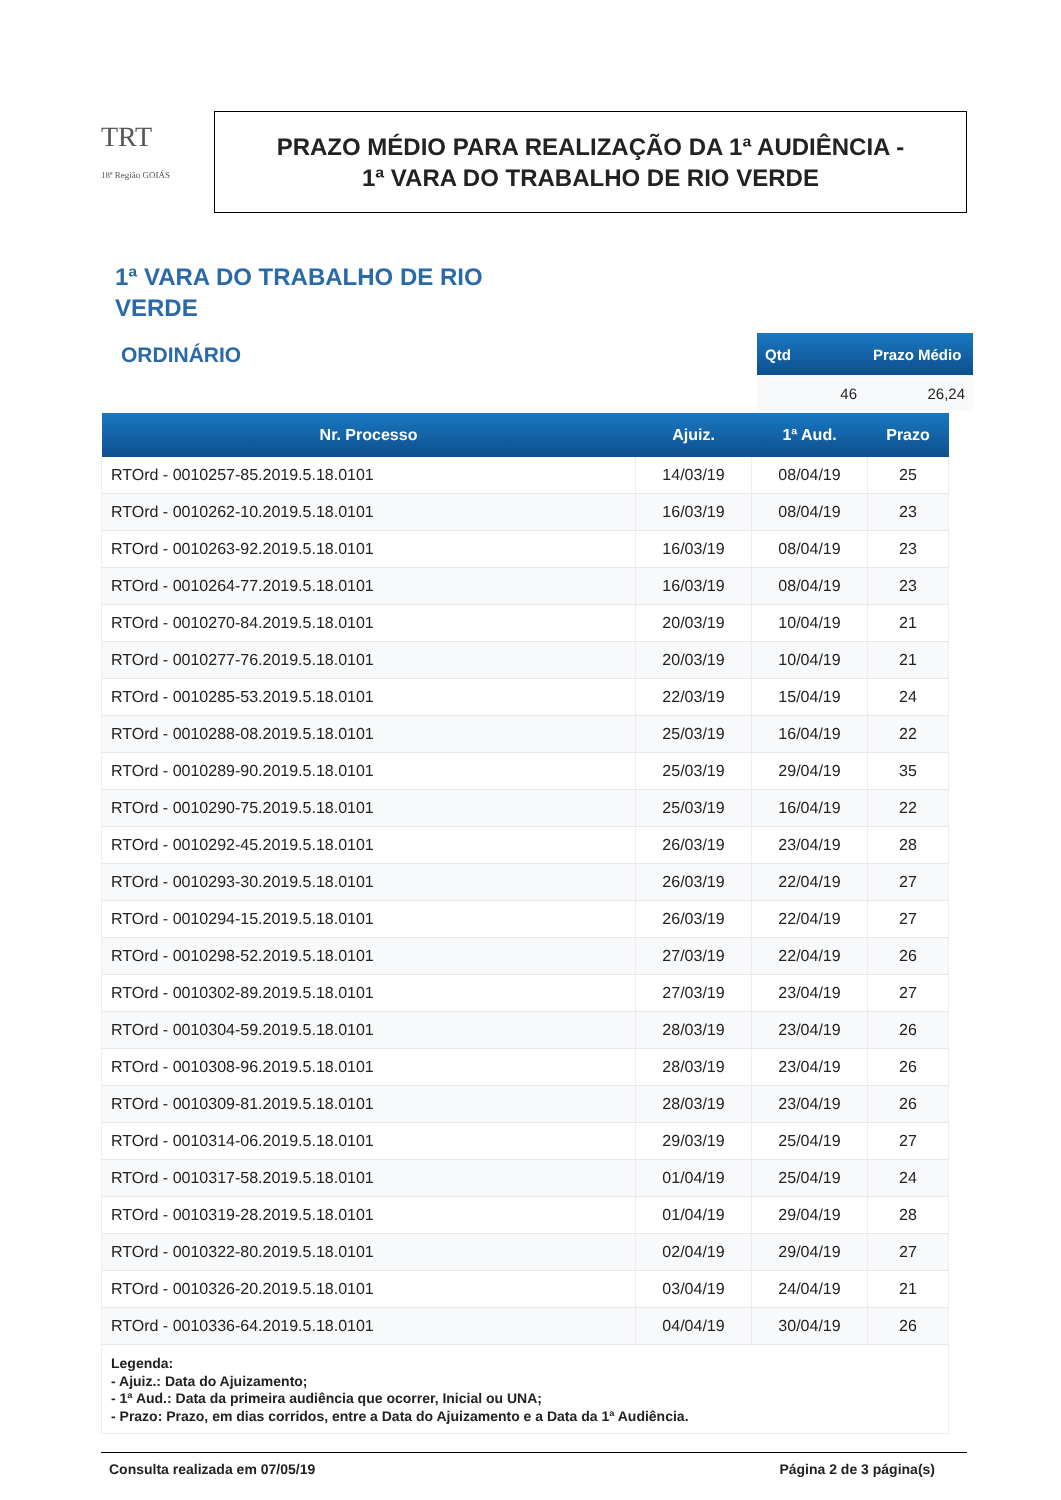TRT
18ª Região GOIÁS
PRAZO MÉDIO PARA REALIZAÇÃO DA 1ª AUDIÊNCIA -
1ª VARA DO TRABALHO DE RIO VERDE
1ª VARA DO TRABALHO DE RIO VERDE
ORDINÁRIO
| Qtd | Prazo Médio |
| --- | --- |
| 46 | 26,24 |
| Nr. Processo | Ajuiz. | 1ª Aud. | Prazo |
| --- | --- | --- | --- |
| RTOrd - 0010257-85.2019.5.18.0101 | 14/03/19 | 08/04/19 | 25 |
| RTOrd - 0010262-10.2019.5.18.0101 | 16/03/19 | 08/04/19 | 23 |
| RTOrd - 0010263-92.2019.5.18.0101 | 16/03/19 | 08/04/19 | 23 |
| RTOrd - 0010264-77.2019.5.18.0101 | 16/03/19 | 08/04/19 | 23 |
| RTOrd - 0010270-84.2019.5.18.0101 | 20/03/19 | 10/04/19 | 21 |
| RTOrd - 0010277-76.2019.5.18.0101 | 20/03/19 | 10/04/19 | 21 |
| RTOrd - 0010285-53.2019.5.18.0101 | 22/03/19 | 15/04/19 | 24 |
| RTOrd - 0010288-08.2019.5.18.0101 | 25/03/19 | 16/04/19 | 22 |
| RTOrd - 0010289-90.2019.5.18.0101 | 25/03/19 | 29/04/19 | 35 |
| RTOrd - 0010290-75.2019.5.18.0101 | 25/03/19 | 16/04/19 | 22 |
| RTOrd - 0010292-45.2019.5.18.0101 | 26/03/19 | 23/04/19 | 28 |
| RTOrd - 0010293-30.2019.5.18.0101 | 26/03/19 | 22/04/19 | 27 |
| RTOrd - 0010294-15.2019.5.18.0101 | 26/03/19 | 22/04/19 | 27 |
| RTOrd - 0010298-52.2019.5.18.0101 | 27/03/19 | 22/04/19 | 26 |
| RTOrd - 0010302-89.2019.5.18.0101 | 27/03/19 | 23/04/19 | 27 |
| RTOrd - 0010304-59.2019.5.18.0101 | 28/03/19 | 23/04/19 | 26 |
| RTOrd - 0010308-96.2019.5.18.0101 | 28/03/19 | 23/04/19 | 26 |
| RTOrd - 0010309-81.2019.5.18.0101 | 28/03/19 | 23/04/19 | 26 |
| RTOrd - 0010314-06.2019.5.18.0101 | 29/03/19 | 25/04/19 | 27 |
| RTOrd - 0010317-58.2019.5.18.0101 | 01/04/19 | 25/04/19 | 24 |
| RTOrd - 0010319-28.2019.5.18.0101 | 01/04/19 | 29/04/19 | 28 |
| RTOrd - 0010322-80.2019.5.18.0101 | 02/04/19 | 29/04/19 | 27 |
| RTOrd - 0010326-20.2019.5.18.0101 | 03/04/19 | 24/04/19 | 21 |
| RTOrd - 0010336-64.2019.5.18.0101 | 04/04/19 | 30/04/19 | 26 |
Legenda:
- Ajuiz.: Data do Ajuizamento;
- 1ª Aud.: Data da primeira audiência que ocorrer, Inicial ou UNA;
- Prazo: Prazo, em dias corridos, entre a Data do Ajuizamento e a Data da 1ª Audiência.
Consulta realizada em 07/05/19 Página 2 de 3 página(s)